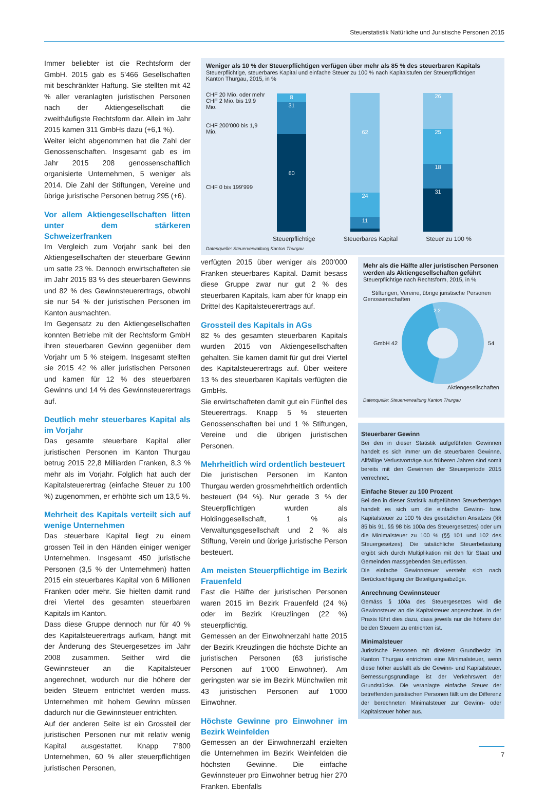Steuerstatistik Natürliche und Juristische Personen 2015
Immer beliebter ist die Rechtsform der GmbH. 2015 gab es 5’466 Gesellschaften mit beschränkter Haftung. Sie stellten mit 42 % aller veranlagten juristischen Personen nach der Aktiengesellschaft die zweithäufigste Rechtsform dar. Allein im Jahr 2015 kamen 311 GmbHs dazu (+6,1 %).
Weiter leicht abgenommen hat die Zahl der Genossenschaften. Insgesamt gab es im Jahr 2015 208 genossenschaftlich organisierte Unternehmen, 5 weniger als 2014. Die Zahl der Stiftungen, Vereine und übrige juristische Personen betrug 295 (+6).
Vor allem Aktiengesellschaften litten unter dem stärkeren Schweizerfranken
Im Vergleich zum Vorjahr sank bei den Aktiengesellschaften der steuerbare Gewinn um satte 23 %. Dennoch erwirtschafteten sie im Jahr 2015 83 % des steuerbaren Gewinns und 82 % des Gewinnsteuerertrags, obwohl sie nur 54 % der juristischen Personen im Kanton ausmachten.
Im Gegensatz zu den Aktiengesellschaften konnten Betriebe mit der Rechtsform GmbH ihren steuerbaren Gewinn gegenüber dem Vorjahr um 5 % steigern. Insgesamt stellten sie 2015 42 % aller juristischen Personen und kamen für 12 % des steuerbaren Gewinns und 14 % des Gewinnsteuerertrags auf.
Deutlich mehr steuerbares Kapital als im Vorjahr
Das gesamte steuerbare Kapital aller juristischen Personen im Kanton Thurgau betrug 2015 22,8 Milliarden Franken, 8,3 % mehr als im Vorjahr. Folglich hat auch der Kapitalsteuerertrag (einfache Steuer zu 100 %) zugenommen, er erhöhte sich um 13,5 %.
Mehrheit des Kapitals verteilt sich auf wenige Unternehmen
Das steuerbare Kapital liegt zu einem grossen Teil in den Händen einiger weniger Unternehmen. Insgesamt 450 juristische Personen (3,5 % der Unternehmen) hatten 2015 ein steuerbares Kapital von 6 Millionen Franken oder mehr. Sie hielten damit rund drei Viertel des gesamten steuerbaren Kapitals im Kanton.
Dass diese Gruppe dennoch nur für 40 % des Kapitalsteuerertrags aufkam, hängt mit der Änderung des Steuergesetzes im Jahr 2008 zusammen. Seither wird die Gewinnsteuer an die Kapitalsteuer angerechnet, wodurch nur die höhere der beiden Steuern entrichtet werden muss. Unternehmen mit hohem Gewinn müssen dadurch nur die Gewinnsteuer entrichten.
Auf der anderen Seite ist ein Grossteil der juristischen Personen nur mit relativ wenig Kapital ausgestattet. Knapp 7’800 Unternehmen, 60 % aller steuerpflichtigen juristischen Personen,
Weniger als 10 % der Steuerpflichtigen verfügen über mehr als 85 % des steuerbaren Kapitals
Steuerpflichtige, steuerbares Kapital und einfache Steuer zu 100 % nach Kapitalstufen der Steuerpflichtigen
Kanton Thurgau, 2015, in %
CHF 20 Mio. oder mehr
CHF 2 Mio. bis 19,9 Mio.
CHF 200’000 bis 1,9 Mio.
CHF 0 bis 199’999
8
31
60
62
24
11
26
25
18
31
Steuerpflichtige Steuerbares Kapital Steuer zu 100 %
Datenquelle: Steuerverwaltung Kanton Thurgau
verfügten 2015 über weniger als 200’000 Franken steuerbares Kapital. Damit besass diese Gruppe zwar nur gut 2 % des steuerbaren Kapitals, kam aber für knapp ein Drittel des Kapitalsteuerertrags auf.
Grossteil des Kapitals in AGs
82 % des gesamten steuerbaren Kapitals wurden 2015 von Aktiengesellschaften gehalten. Sie kamen damit für gut drei Viertel des Kapitalsteuerertrags auf. Über weitere 13 % des steuerbaren Kapitals verfügten die GmbHs.
Sie erwirtschafteten damit gut ein Fünftel des Steuerertrags. Knapp 5 % steuerten Genossenschaften bei und 1 % Stiftungen, Vereine und die übrigen juristischen Personen.
Mehrheitlich wird ordentlich besteuert
Die juristischen Personen im Kanton Thurgau werden grossmehrheitlich ordentlich besteuert (94 %). Nur gerade 3 % der Steuerpflichtigen wurden als Holdinggesellschaft, 1 % als Verwaltungsgesellschaft und 2 % als Stiftung, Verein und übrige juristische Person besteuert.
Am meisten Steuerpflichtige im Bezirk Frauenfeld
Fast die Hälfte der juristischen Personen waren 2015 im Bezirk Frauenfeld (24 %) oder im Bezirk Kreuzlingen (22 %) steuerpflichtig.
Gemessen an der Einwohnerzahl hatte 2015 der Bezirk Kreuzlingen die höchste Dichte an juristischen Personen (63 juristische Personen auf 1’000 Einwohner). Am geringsten war sie im Bezirk Münchwilen mit 43 juristischen Personen auf 1’000 Einwohner.
Höchste Gewinne pro Einwohner im Bezirk Weinfelden
Gemessen an der Einwohnerzahl erzielten die Unternehmen im Bezirk Weinfelden die höchsten Gewinne. Die einfache Gewinnsteuer pro Einwohner betrug hier 270 Franken. Ebenfalls
Mehr als die Hälfte aller juristischen Personen werden als Aktiengesellschaften geführt
Steuerpflichtige nach Rechtsform, 2015, in %
Stiftungen, Vereine, übrige juristische Personen
Genossenschaften
GmbH 42
2 2
54
Aktiengesellschaften
Datenquelle: Steuerverwaltung Kanton Thurgau
Steuerbarer Gewinn
Bei den in dieser Statistik aufgeführten Gewinnen handelt es sich immer um die steuerbaren Gewinne. Allfällige Verlustvorträge aus früheren Jahren sind somit bereits mit den Gewinnen der Steuerperiode 2015 verrechnet.
Einfache Steuer zu 100 Prozent
Bei den in dieser Statistik aufgeführten Steuerbeträgen handelt es sich um die einfache Gewinn- bzw. Kapitalsteuer zu 100 % des gesetzlichen Ansatzes (§§ 85 bis 91, §§ 98 bis 100a des Steuergesetzes) oder um die Minimalsteuer zu 100 % (§§ 101 und 102 des Steuergesetzes). Die tatsächliche Steuerbelastung ergibt sich durch Multiplikation mit den für Staat und Gemeinden massgebenden Steuerfüssen.
Die einfache Gewinnsteuer versteht sich nach Berücksichtigung der Beteiligungsabzüge.
Anrechnung Gewinnsteuer
Gemäss § 100a des Steuergesetzes wird die Gewinnsteuer an die Kapitalsteuer angerechnet. In der Praxis führt dies dazu, dass jeweils nur die höhere der beiden Steuern zu entrichten ist.
Minimalsteuer
Juristische Personen mit direktem Grundbesitz im Kanton Thurgau entrichten eine Minimalsteuer, wenn diese höher ausfällt als die Gewinn- und Kapitalsteuer. Bemessungsgrundlage ist der Verkehrswert der Grundstücke. Die veranlagte einfache Steuer der betreffenden juristischen Personen fällt um die Differenz der berechneten Minimalsteuer zur Gewinn- oder Kapitalsteuer höher aus.
7